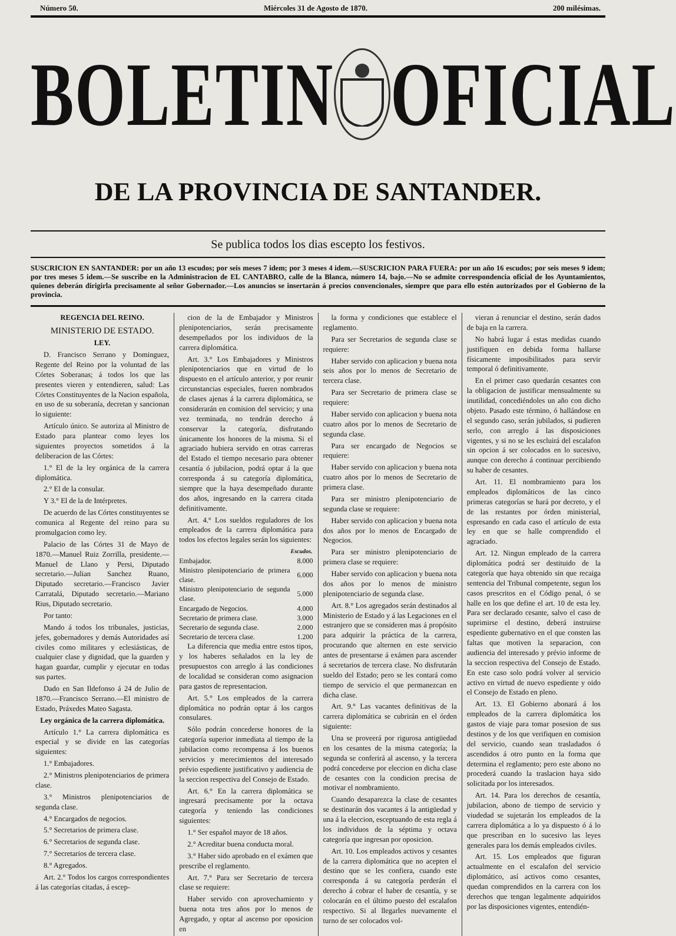Número 50. Miércoles 31 de Agosto de 1870. 200 milésimas.
BOLETIN OFICIAL
DE LA PROVINCIA DE SANTANDER.
Se publica todos los dias escepto los festivos.
SUSCRICION EN SANTANDER: por un año 13 escudos; por seis meses 7 idem; por 3 meses 4 idem.—SUSCRICION PARA FUERA: por un año 16 escudos; por seis meses 9 idem; por tres meses 5 idem.—Se suscribe en la Administracion de EL CANTABRO, calle de la Blanca, número 14, bajo.—No se admite correspondencia oficial de los Ayuntamientos, quienes deberán dirigirla precisamente al señor Gobernador.—Los anuncios se insertarán á precios convencionales, siempre que para ello estén autorizados por el Gobierno de la provincia.
REGENCIA DEL REINO.
MINISTERIO DE ESTADO.
LEY.
D. Francisco Serrano y Dominguez, Regente del Reino por la voluntad de las Córtes Soberanas; á todos los que las presentes vieren y entendieren, salud: Las Córtes Constituyentes de la Nacion española, en uso de su soberanía, decretan y sancionan lo siguiente:
Artículo único. Se autoriza al Ministro de Estado para plantear como leyes los siguientes proyectos sometidos á la deliberacion de las Córtes:
1.° El de la ley orgánica de la carrera diplomática.
2.° El de la consular.
Y 3.° El de la de Intérpretes.
De acuerdo de las Córtes constituyentes se comunica al Regente del reino para su promulgacion como ley.
Palacio de las Córtes 31 de Mayo de 1870.—Manuel Ruiz Zorrilla, presidente.—Manuel de Llano y Persi, Diputado secretario.—Julian Sanchez Ruano, Diputado secretario.—Francisco Javier Carratalá, Diputado secretario.—Mariano Rius, Diputado secretario.
Por tanto:
Mando á todos los tribunales, justicias, jefes, gobernadores y demás Autoridades así civiles como militares y eclesiásticas, de cualquier clase y dignidad, que la guarden y hagan guardar, cumplir y ejecutar en todas sus partes.
Dado en San Ildefonso á 24 de Julio de 1870.—Francisco Serrano.—El ministro de Estado, Práxedes Mateo Sagasta.
Ley orgánica de la carrera diplomática.
Artículo 1.° La carrera diplomática es especial y se divide en las categorías siguientes:
1.° Embajadores.
2.° Ministros plenipotenciarios de primera clase.
3.° Ministros plenipotenciarios de segunda clase.
4.° Encargados de negocios.
5.° Secretarios de primera clase.
6.° Secretarios de segunda clase.
7.° Secretarios de tercera clase.
8.° Agregados.
Art. 2.° Todos los cargos correspondientes á las categorías citadas, á escep-
cion de la de Embajador y Ministros plenipotenciarios, serán precisamente desempeñados por los individuos de la carrera diplomática.
Art. 3.° Los Embajadores y Ministros plenipotenciarios que en virtud de lo dispuesto en el artículo anterior, y por reunir circunstancias especiales, fueren nombrados de clases ajenas á la carrera diplomática, se considerarán en comision del servicio; y una vez terminada, no tendrán derecho á conservar la categoría, disfrutando únicamente los honores de la misma. Si el agraciado hubiera servido en otras carreras del Estado el tiempo necesario para obtener cesantía ó jubilacion, podrá optar á la que corresponda á su categoría diplomática, siempre que la haya desempeñado durante dos años, ingresando en la carrera citada definitivamente.
Art. 4.° Los sueldos reguladores de los empleados de la carrera diplomática para todos los efectos legales serán los siguientes:
| | Escudos. |
| --- | --- |
| Embajador. | 8.000 |
| Ministro plenipotenciario de primera clase. | 6.000 |
| Ministro plenipotenciario de segunda clase. | 5.000 |
| Encargado de Negocios. | 4.000 |
| Secretario de primera clase. | 3.000 |
| Secretario de segunda clase. | 2.000 |
| Secretario de tercera clase. | 1.200 |
La diferencia que media entre estos tipos, y los haberes señalados en la ley de presupuestos con arreglo á las condiciones de localidad se consideran como asignacion para gastos de representacion.
Art. 5.° Los empleados de la carrera diplomática no podrán optar á los cargos consulares.
Sólo podrán concederse honores de la categoría superior inmediata al tiempo de la jubilacion como recompensa á los buenos servicios y merecimientos del interesado prévio espediente justificativo y audiencia de la seccion respectiva del Consejo de Estado.
Art. 6.° En la carrera diplomática se ingresará precisamente por la octava categoría y teniendo las condiciones siguientes:
1.° Ser español mayor de 18 años.
2.° Acreditar buena conducta moral.
3.° Haber sido aprobado en el exámen que prescribe el reglamento.
Art. 7.° Para ser Secretario de tercera clase se requiere:
Haber servido con aprovechamiento y buena nota tres años por lo menos de Agregado, y optar al ascenso por oposicion en
la forma y condiciones que establece el reglamento.
Para ser Secretarios de segunda clase se requiere:
Haber servido con aplicacion y buena nota seis años por lo menos de Secretario de tercera clase.
Para ser Secretario de primera clase se requiere:
Haber servido con aplicacion y buena nota cuatro años por lo menos de Secretario de segunda clase.
Para ser encargado de Negocios se requiere:
Haber servido con aplicacion y buena nota cuatro años por lo menos de Secretario de primera clase.
Para ser ministro plenipotenciario de segunda clase se requiere:
Haber servido con aplicacion y buena nota dos años por lo menos de Encargado de Negocios.
Para ser ministro plenipotenciario de primera clase se requiere:
Haber servido con aplicacion y buena nota dos años por lo menos de ministro plenipotenciario de segunda clase.
Art. 8.° Los agregados serán destinados al Ministerio de Estado y á las Legaciones en el estranjero que se consideren mas á propósito para adquirir la práctica de la carrera, procurando que alternen en este servicio antes de presentarse á exámen para ascender á secretarios de tercera clase. No disfrutarán sueldo del Estado; pero se les contará como tiempo de servicio el que permanezcan en dicha clase.
Art. 9.° Las vacantes definitivas de la carrera diplomática se cubrirán en el órden siguiente:
Una se proveerá por rigurosa antigüedad en los cesantes de la misma categoría; la segunda se conferirá al ascenso, y la tercera podrá concederse por eleccion en dicha clase de cesantes con la condicion precisa de motivar el nombramiento.
Cuando desaparezca la clase de cesantes se destinarán dos vacantes á la antigüedad y una á la eleccion, esceptuando de esta regla á los individuos de la séptima y octava categoría que ingresan por oposicion.
Art. 10. Los empleados activos y cesantes de la carrera diplomática que no acepten el destino que se les confiera, cuando este corresponda á su categoría perderán el derecho á cobrar el haber de cesantía, y se colocarán en el último puesto del escalafon respectivo. Si al llegarles nuevamente el turno de ser colocados vol-
vieran á renunciar el destino, serán dados de baja en la carrera.
No habrá lugar á estas medidas cuando justifiquen en debida forma hallarse físicamente imposibilitados para servir temporal ó definitivamente.
En el primer caso quedarán cesantes con la obligacion de justificar mensualmente su inutilidad, concediéndoles un año con dicho objeto. Pasado este término, ó hallándose en el segundo caso, serán jubilados, si pudieren serlo, con arreglo á las disposiciones vigentes, y si no se les escluirá del escalafon sin opcion á ser colocados en lo sucesivo, aunque con derecho á continuar percibiendo su haber de cesantes.
Art. 11. El nombramiento para los empleados diplomáticos de las cinco primeras categorías se hará por decreto, y el de las restantes por órden ministerial, espresando en cada caso el artículo de esta ley en que se halle comprendido el agraciado.
Art. 12. Ningun empleado de la carrera diplomática podrá ser destituido de la categoría que haya obtenido sin que recaiga sentencia del Tribunal competente, segun los casos prescritos en el Código penal, ó se halle en los que define el art. 10 de esta ley. Para ser declarado cesante, salvo el caso de suprimirse el destino, deberá instruirse espediente gubernativo en el que consten las faltas que motiven la separacion, con audiencia del interesado y prévio informe de la seccion respectiva del Consejo de Estado. En este caso solo podrá volver al servicio activo en virtud de nuevo espediente y oido el Consejo de Estado en pleno.
Art. 13. El Gobierno abonará á los empleados de la carrera diplomática los gastos de viaje para tomar posesion de sus destinos y de los que verifiquen en comision del servicio, cuando sean trasladados ó ascendidos á otro punto en la forma que determina el reglamento; pero este abono no procederá cuando la traslacion haya sido solicitada por los interesados.
Art. 14. Para los derechos de cesantía, jubilacion, abono de tiempo de servicio y viudedad se sujetarán los empleados de la carrera diplomática a lo ya dispuesto ó á lo que prescriban en lo sucesivo las leyes generales para los demás empleados civiles.
Art. 15. Los empleados que figuran actualmente en el escalafon del servicio diplomático, así activos como cesantes, quedan comprendidos en la carrera con los derechos que tengan legalmente adquiridos por las disposiciones vigentes, entendién-